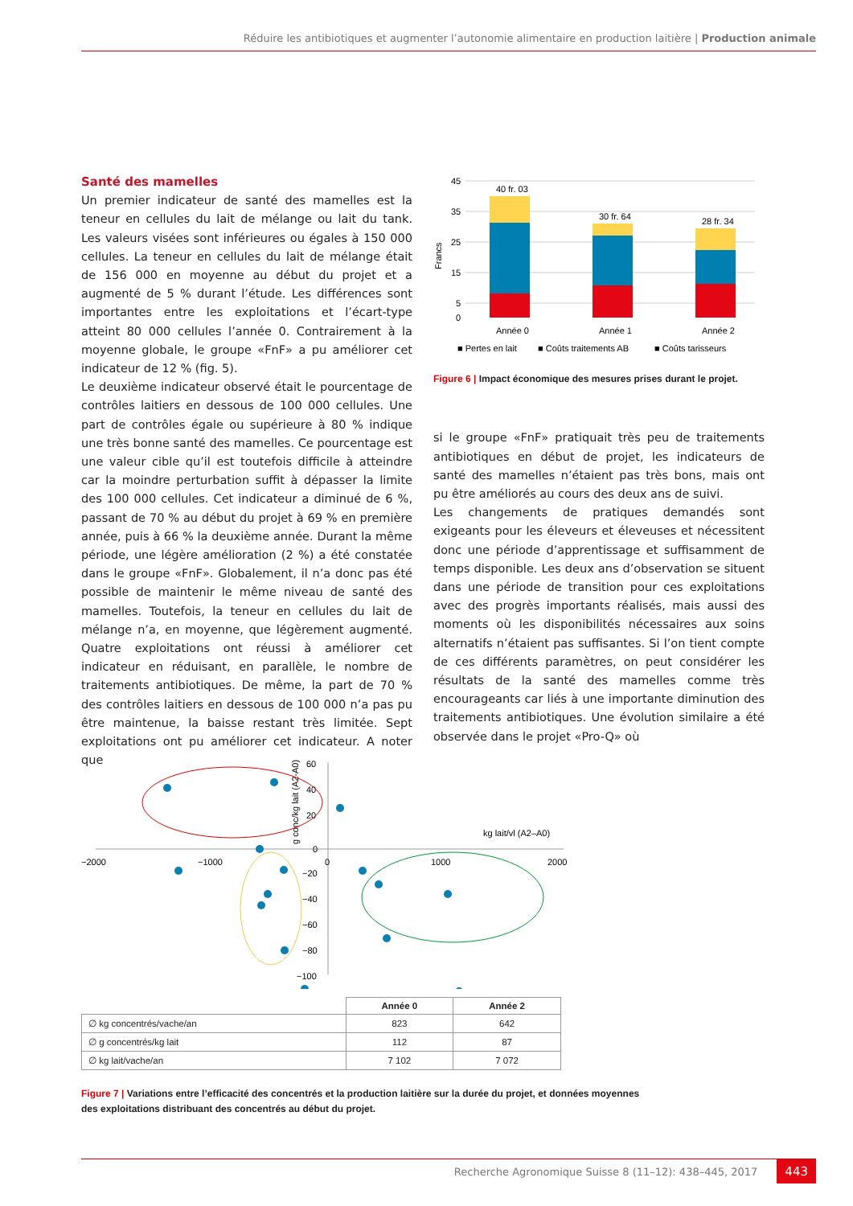Réduire les antibiotiques et augmenter l’autonomie alimentaire en production laitière | Production animale
Santé des mamelles
Un premier indicateur de santé des mamelles est la teneur en cellules du lait de mélange ou lait du tank. Les valeurs visées sont inférieures ou égales à 150 000 cellules. La teneur en cellules du lait de mélange était de 156 000 en moyenne au début du projet et a augmenté de 5 % durant l’étude. Les différences sont importantes entre les exploitations et l’écart-type atteint 80 000 cellules l’année 0. Contrairement à la moyenne globale, le groupe «FnF» a pu améliorer cet indicateur de 12 % (fig. 5).
Le deuxième indicateur observé était le pourcentage de contrôles laitiers en dessous de 100 000 cellules. Une part de contrôles égale ou supérieure à 80 % indique une très bonne santé des mamelles. Ce pourcentage est une valeur cible qu’il est toutefois difficile à atteindre car la moindre perturbation suffit à dépasser la limite des 100 000 cellules. Cet indicateur a diminué de 6 %, passant de 70 % au début du projet à 69 % en première année, puis à 66 % la deuxième année. Durant la même période, une légère amélioration (2 %) a été constatée dans le groupe «FnF». Globalement, il n’a donc pas été possible de maintenir le même niveau de santé des mamelles. Toutefois, la teneur en cellules du lait de mélange n’a, en moyenne, que légèrement augmenté. Quatre exploitations ont réussi à améliorer cet indicateur en réduisant, en parallèle, le nombre de traitements antibiotiques. De même, la part de 70 % des contrôles laitiers en dessous de 100 000 n’a pas pu être maintenue, la baisse restant très limitée. Sept exploitations ont pu améliorer cet indicateur. A noter que
45
35
25
15
5
0
Francs
40 fr. 03
30 fr. 64
28 fr. 34
Année 0
Année 1
Année 2
■ Pertes en lait
■ Coûts traitements AB
■ Coûts tarisseurs
Figure 6 | Impact économique des mesures prises durant le projet.
si le groupe «FnF» pratiquait très peu de traitements antibiotiques en début de projet, les indicateurs de santé des mamelles n’étaient pas très bons, mais ont pu être améliorés au cours des deux ans de suivi.
Les changements de pratiques demandés sont exigeants pour les éleveurs et éleveuses et nécessitent donc une période d’apprentissage et suffisamment de temps disponible. Les deux ans d’observation se situent dans une période de transition pour ces exploitations avec des progrès importants réalisés, mais aussi des moments où les disponibilités nécessaires aux soins alternatifs n’étaient pas suffisantes. Si l’on tient compte de ces différents paramètres, on peut considérer les résultats de la santé des mamelles comme très encourageants car liés à une importante diminution des traitements antibiotiques. Une évolution similaire a été observée dans le projet «Pro-Q» où
−2000
−1000
0
1000
2000
60
40
20
0
−20
−40
−60
−80
−100
kg lait/vl (A2–A0)
g conc/kg lait (A2-A0)
| | Année 0 | Année 2 |
| --- | --- | --- |
| ∅ kg concentrés/vache/an | 823 | 642 |
| ∅ g concentrés/kg lait | 112 | 87 |
| ∅ kg lait/vache/an | 7 102 | 7 072 |
Figure 7 | Variations entre l’efficacité des concentrés et la production laitière sur la durée du projet, et données moyennes des exploitations distribuant des concentrés au début du projet.
Recherche Agronomique Suisse 8 (11–12): 438–445, 2017 443